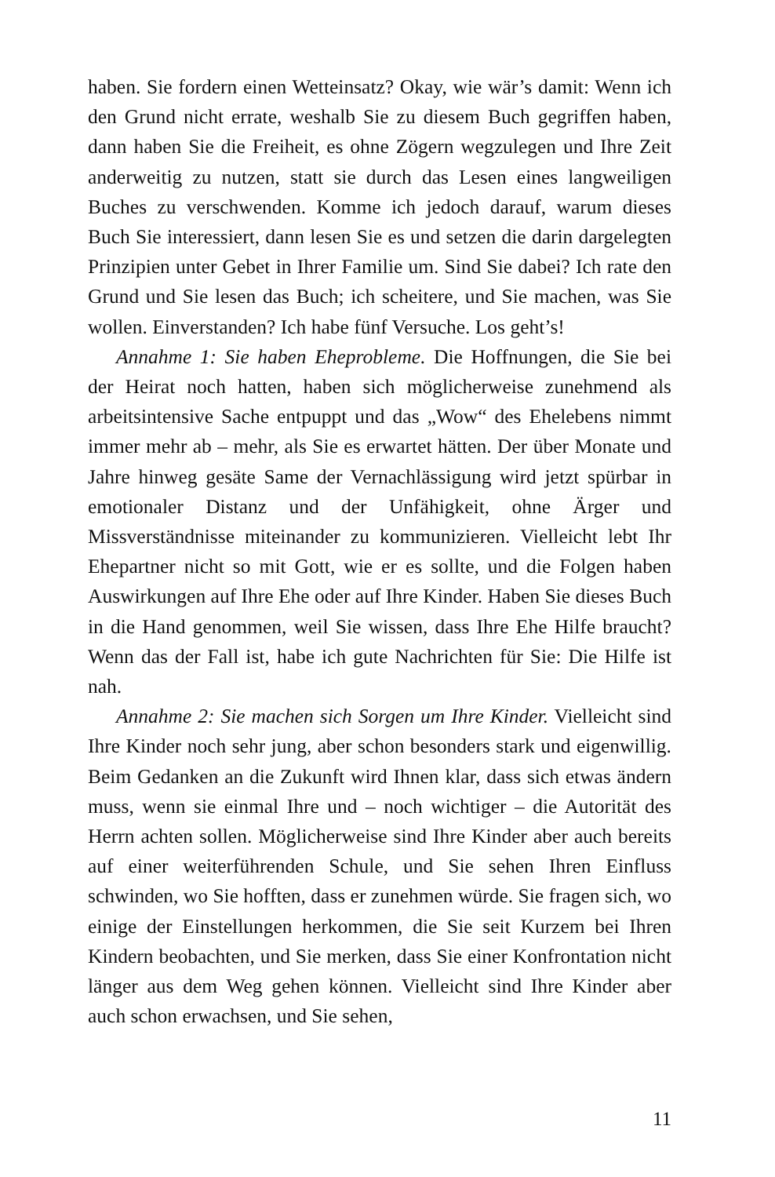haben. Sie fordern einen Wetteinsatz? Okay, wie wär’s damit: Wenn ich den Grund nicht errate, weshalb Sie zu diesem Buch gegriffen haben, dann haben Sie die Freiheit, es ohne Zögern wegzulegen und Ihre Zeit anderweitig zu nutzen, statt sie durch das Lesen eines langweiligen Buches zu verschwenden. Komme ich jedoch darauf, warum dieses Buch Sie interessiert, dann lesen Sie es und setzen die darin dargelegten Prinzipien unter Gebet in Ihrer Fami­lie um. Sind Sie dabei? Ich rate den Grund und Sie lesen das Buch; ich scheitere, und Sie machen, was Sie wollen. Einverstanden? Ich habe fünf Versuche. Los geht’s!
Annahme 1: Sie haben Eheprobleme. Die Hoffnungen, die Sie bei der Heirat noch hatten, haben sich möglicherweise zunehmend als arbeitsintensive Sache entpuppt und das „Wow“ des Ehelebens nimmt immer mehr ab – mehr, als Sie es erwartet hätten. Der über Monate und Jahre hinweg gesäte Same der Vernachlässigung wird jetzt spürbar in emotionaler Distanz und der Unfähigkeit, ohne Ärger und Missverständnisse miteinander zu kommunizieren. Vielleicht lebt Ihr Ehepartner nicht so mit Gott, wie er es sollte, und die Folgen haben Auswirkungen auf Ihre Ehe oder auf Ihre Kinder. Haben Sie dieses Buch in die Hand genommen, weil Sie wissen, dass Ihre Ehe Hilfe braucht? Wenn das der Fall ist, habe ich gute Nachrichten für Sie: Die Hilfe ist nah.
Annahme 2: Sie machen sich Sorgen um Ihre Kinder. Vielleicht sind Ihre Kinder noch sehr jung, aber schon besonders stark und ei­genwillig. Beim Gedanken an die Zukunft wird Ihnen klar, dass sich etwas ändern muss, wenn sie einmal Ihre und – noch wichtiger – die Autorität des Herrn achten sollen. Möglicherweise sind Ihre Kinder aber auch bereits auf einer weiterführenden Schule, und Sie sehen Ihren Einfluss schwinden, wo Sie hofften, dass er zunehmen würde. Sie fragen sich, wo einige der Einstellungen herkommen, die Sie seit Kurzem bei Ihren Kindern beobachten, und Sie merken, dass Sie einer Konfrontation nicht länger aus dem Weg gehen können. Viel­leicht sind Ihre Kinder aber auch schon erwachsen, und Sie sehen,
11